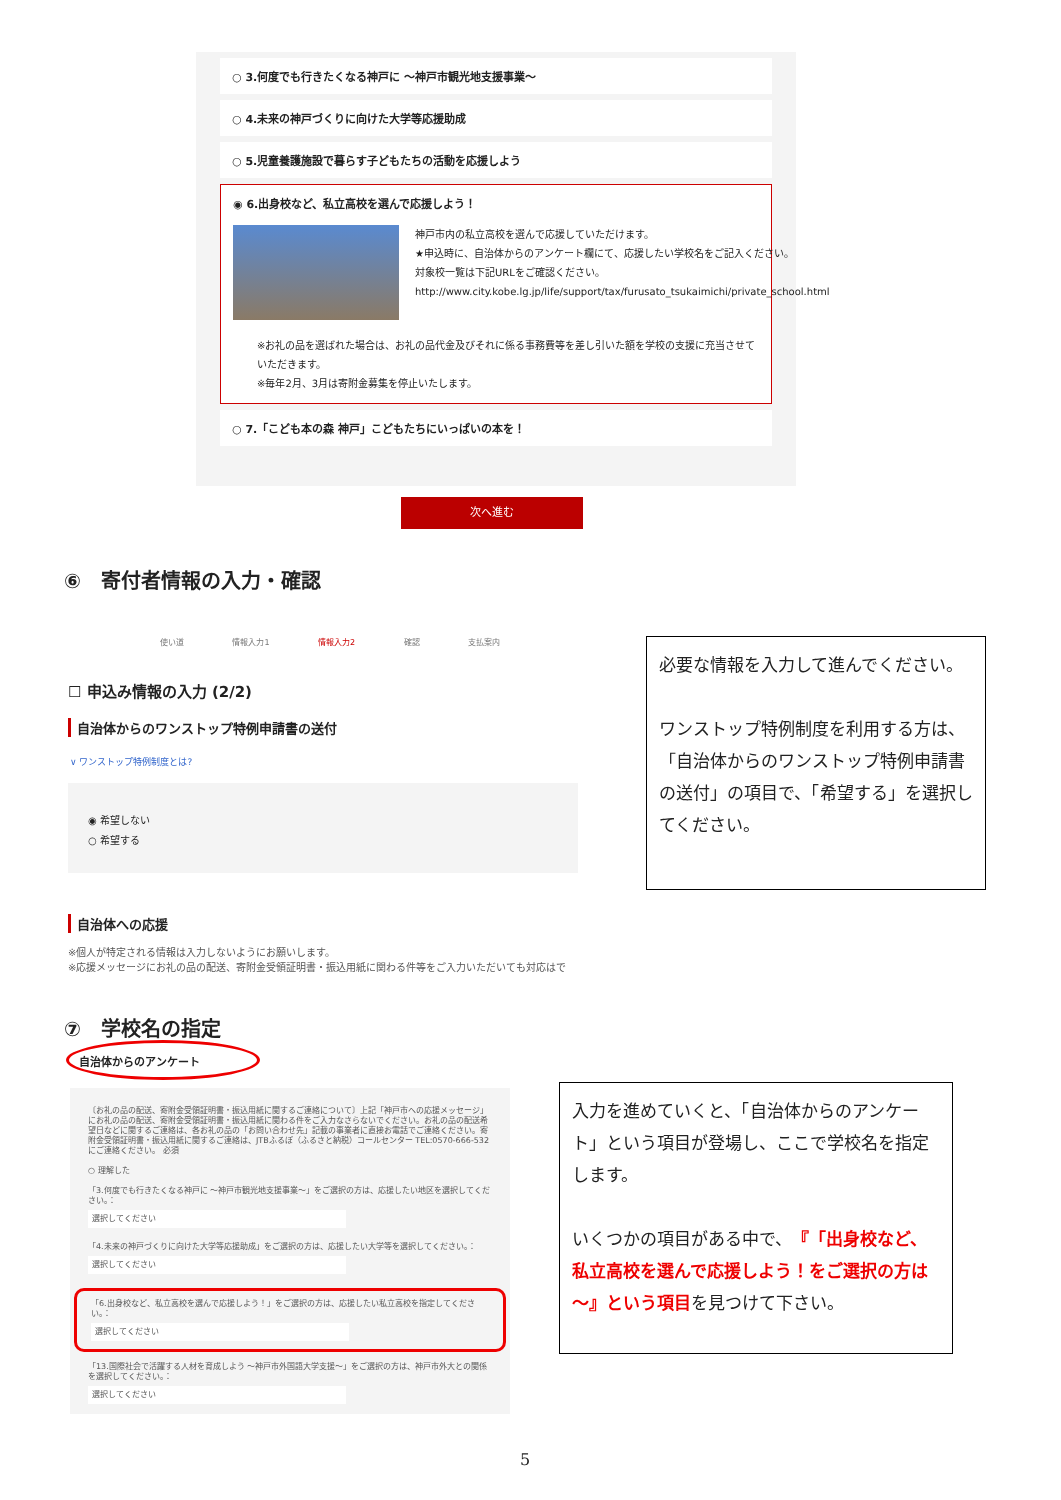○ 3.何度でも行きたくなる神戸に ～神戸市観光地支援事業～
○ 4.未来の神戸づくりに向けた大学等応援助成
○ 5.児童養護施設で暮らす子どもたちの活動を応援しよう
◉ 6.出身校など、私立高校を選んで応援しよう！
神戸市内の私立高校を選んで応援していただけます。
★申込時に、自治体からのアンケート欄にて、応援したい学校名をご記入ください。
対象校一覧は下記URLをご確認ください。
http://www.city.kobe.lg.jp/life/support/tax/furusato_tsukaimichi/private_school.html
※お礼の品を選ばれた場合は、お礼の品代金及びそれに係る事務費等を差し引いた額を学校の支援に充当させていただきます。
※毎年2月、3月は寄附金募集を停止いたします。
○ 7.「こども本の森 神戸」こどもたちにいっぱいの本を！
次へ進む
⑥　寄付者情報の入力・確認
使い道 情報入力1 情報入力2 確認 支払案内
☐ 申込み情報の入力 (2/2)
自治体からのワンストップ特例申請書の送付
∨ ワンストップ特例制度とは?
◉ 希望しない
○ 希望する
自治体への応援
※個人が特定される情報は入力しないようにお願いします。
※応援メッセージにお礼の品の配送、寄附金受領証明書・振込用紙に関わる件等をご入力いただいても対応はで
必要な情報を入力して進んでください。
ワンストップ特例制度を利用する方は、「自治体からのワンストップ特例申請書の送付」の項目で、「希望する」を選択してください。
⑦　学校名の指定
自治体からのアンケート
〔お礼の品の配送、寄附金受領証明書・振込用紙に関するご連絡について〕上記「神戸市への応援メッセージ」にお礼の品の配送、寄附金受領証明書・振込用紙に関わる件をご入力なさらないでください。お礼の品の配送希望日などに関するご連絡は、各お礼の品の「お問い合わせ先」記載の事業者に直接お電話でご連絡ください。寄附金受領証明書・振込用紙に関するご連絡は、JTBふるぽ（ふるさと納税）コールセンター TEL:0570-666-532 にご連絡ください。 必須
○ 理解した
「3.何度でも行きたくなる神戸に ～神戸市観光地支援事業～」をご選択の方は、応援したい地区を選択してください。：
選択してください
「4.未来の神戸づくりに向けた大学等応援助成」をご選択の方は、応援したい大学等を選択してください。：
選択してください
「6.出身校など、私立高校を選んで応援しよう！」をご選択の方は、応援したい私立高校を指定してください。：
選択してください
「13.国際社会で活躍する人材を育成しよう ～神戸市外国語大学支援～」をご選択の方は、神戸市外大との関係を選択してください。：
選択してください
入力を進めていくと、「自治体からのアンケート」という項目が登場し、ここで学校名を指定します。
いくつかの項目がある中で、『「出身校など、私立高校を選んで応援しよう！をご選択の方は～』という項目を見つけて下さい。
5